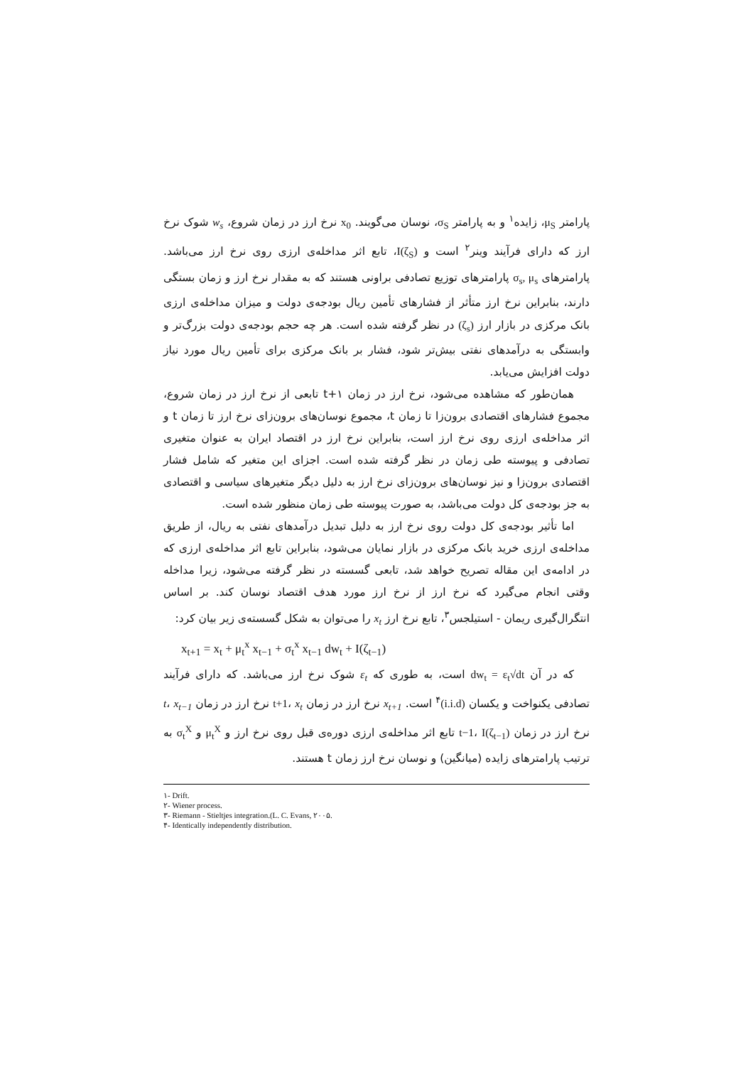پارامتر μ<sub>S</sub>، زایده<sup>۱</sup> و به پارامتر σ<sub>S</sub>، نوسان می‌گویند. x<sub>0</sub> نرخ ارز در زمان شروع، w<sub>s</sub> شوک نرخ ارز که دارای فرآیند وینر<sup>۲</sup> است و I(ζ<sub>S</sub>)، تابع اثر مداخله‌ی ارزی روی نرخ ارز می‌باشد. پارامترهای σ<sub>s</sub>, μ<sub>s</sub> پارامترهای توزیع تصادفی براونی هستند که به مقدار نرخ ارز و زمان بستگی دارند، بنابراین نرخ ارز متأثر از فشارهای تأمین ریال بودجه‌ی دولت و میزان مداخله‌ی ارزی بانک مرکزی در بازار ارز (ζ<sub>s</sub>) در نظر گرفته شده است. هر چه حجم بودجه‌ی دولت بزرگ‌تر و وابستگی به درآمدهای نفتی بیش‌تر شود، فشار بر بانک مرکزی برای تأمین ریال مورد نیاز دولت افزایش می‌یابد.
همان‌طور که مشاهده می‌شود، نرخ ارز در زمان t+۱ تابعی از نرخ ارز در زمان شروع، مجموع فشارهای اقتصادی برون‌زا تا زمان t، مجموع نوسان‌های برون‌زای نرخ ارز تا زمان t و اثر مداخله‌ی ارزی روی نرخ ارز است، بنابراین نرخ ارز در اقتصاد ایران به عنوان متغیری تصادفی و پیوسته طی زمان در نظر گرفته شده است. اجزای این متغیر که شامل فشار اقتصادی برون‌زا و نیز نوسان‌های برون‌زای نرخ ارز به دلیل دیگر متغیرهای سیاسی و اقتصادی به جز بودجه‌ی کل دولت می‌باشد، به صورت پیوسته طی زمان منظور شده است.
اما تأثیر بودجه‌ی کل دولت روی نرخ ارز به دلیل تبدیل درآمدهای نفتی به ریال، از طریق مداخله‌ی ارزی خرید بانک مرکزی در بازار نمایان می‌شود، بنابراین تابع اثر مداخله‌ی ارزی که در ادامه‌ی این مقاله تصریح خواهد شد، تابعی گسسته در نظر گرفته می‌شود، زیرا مداخله وقتی انجام می‌گیرد که نرخ ارز از نرخ ارز مورد هدف اقتصاد نوسان کند. بر اساس انتگرال‌گیری ریمان - استیلجس<sup>۳</sup>، تابع نرخ ارز x<sub>t</sub> را می‌توان به شکل گسسته‌ی زیر بیان کرد:
x<sub>t+1</sub> = x<sub>t</sub> + μ<sub>t</sub><sup>x</sup> x<sub>t−1</sub> + σ<sub>t</sub><sup>x</sup> x<sub>t−1</sub> dw<sub>t</sub> + I(ζ<sub>t−1</sub>)
که در آن dw<sub>t</sub> = ε<sub>t</sub>√dt است، به طوری که ε<sub>t</sub> شوک نرخ ارز می‌باشد. که دارای فرآیند تصادفی یکنواخت و یکسان (i.i.d)<sup>۴</sup> است. x<sub>t+1</sub> نرخ ارز در زمان t+1، x<sub>t</sub> نرخ ارز در زمان t، x<sub>t−1</sub> نرخ ارز در زمان t−1، I(ζ<sub>t−1</sub>) تابع اثر مداخله‌ی ارزی دوره‌ی قبل روی نرخ ارز و μ<sub>t</sub><sup>X</sup> و σ<sub>t</sub><sup>X</sup> به ترتیب پارامترهای زایده (میانگین) و نوسان نرخ ارز زمان t هستند.
۱- Drift.
۲- Wiener process.
۳- Riemann - Stieltjes integration.(L. C. Evans, ۲۰۰۵.
۴- Identically independently distribution.